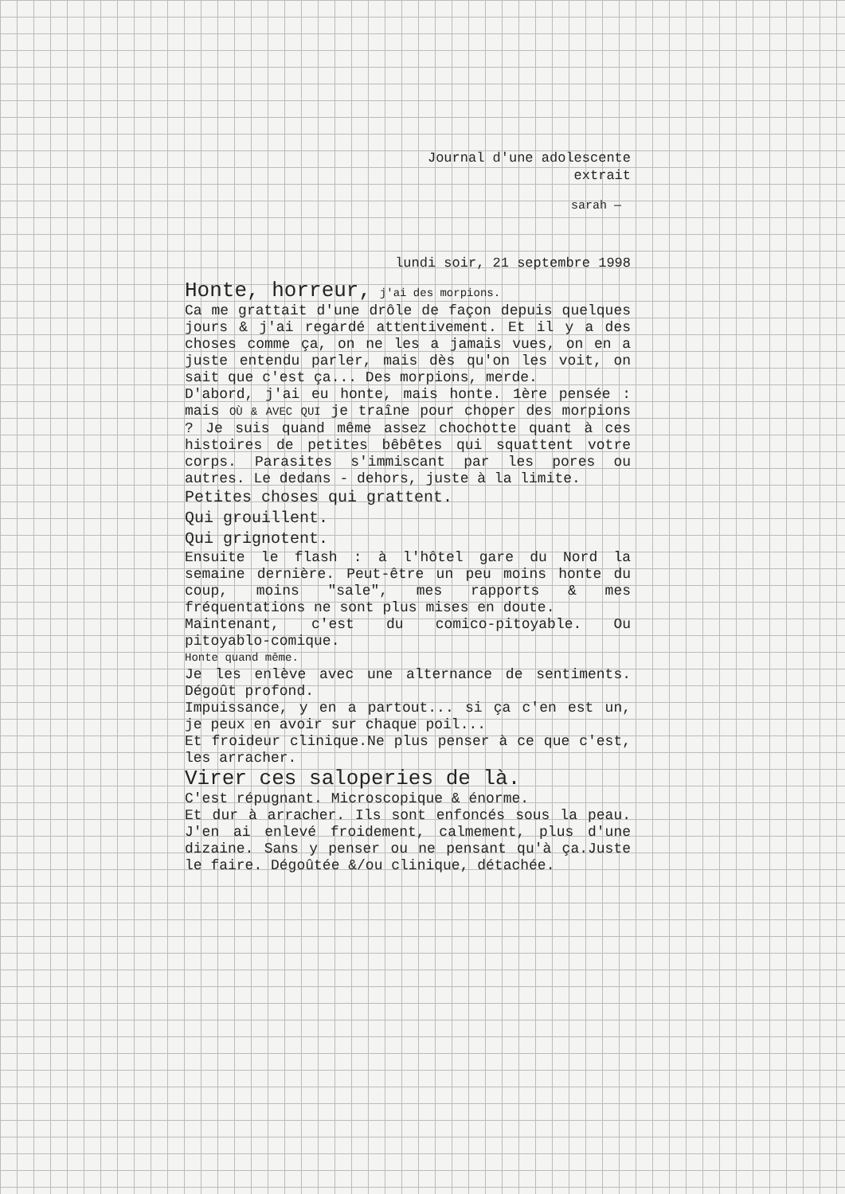Journal d'une adolescente
extrait
sarah —
lundi soir, 21 septembre 1998
Honte, horreur, j'ai des morpions.
Ca me grattait d'une drôle de façon depuis quelques jours & j'ai regardé attentivement. Et il y a des choses comme ça, on ne les a jamais vues, on en a juste entendu parler, mais dès qu'on les voit, on sait que c'est ça... Des morpions, merde.
D'abord, j'ai eu honte, mais honte. 1ère pensée : mais OÙ & AVEC QUI je traîne pour choper des morpions ? Je suis quand même assez chochotte quant à ces histoires de petites bêbêtes qui squattent votre corps. Parasites s'immiscant par les pores ou autres. Le dedans - dehors, juste à la limite.
Petites choses qui grattent.
Qui grouillent.
Qui grignotent.
Ensuite le flash : à l'hôtel gare du Nord la semaine dernière. Peut-être un peu moins honte du coup, moins "sale", mes rapports & mes fréquentations ne sont plus mises en doute.
Maintenant, c'est du comico-pitoyable. Ou pitoyablo-comique.
Honte quand même.
Je les enlève avec une alternance de sentiments. Dégoût profond.
Impuissance, y en a partout... si ça c'en est un, je peux en avoir sur chaque poil...
Et froideur clinique.Ne plus penser à ce que c'est, les arracher.
Virer ces saloperies de là.
C'est répugnant. Microscopique & énorme.
Et dur à arracher. Ils sont enfoncés sous la peau. J'en ai enlevé froidement, calmement, plus d'une dizaine. Sans y penser ou ne pensant qu'à ça.Juste le faire. Dégoûtée &/ou clinique, détachée.